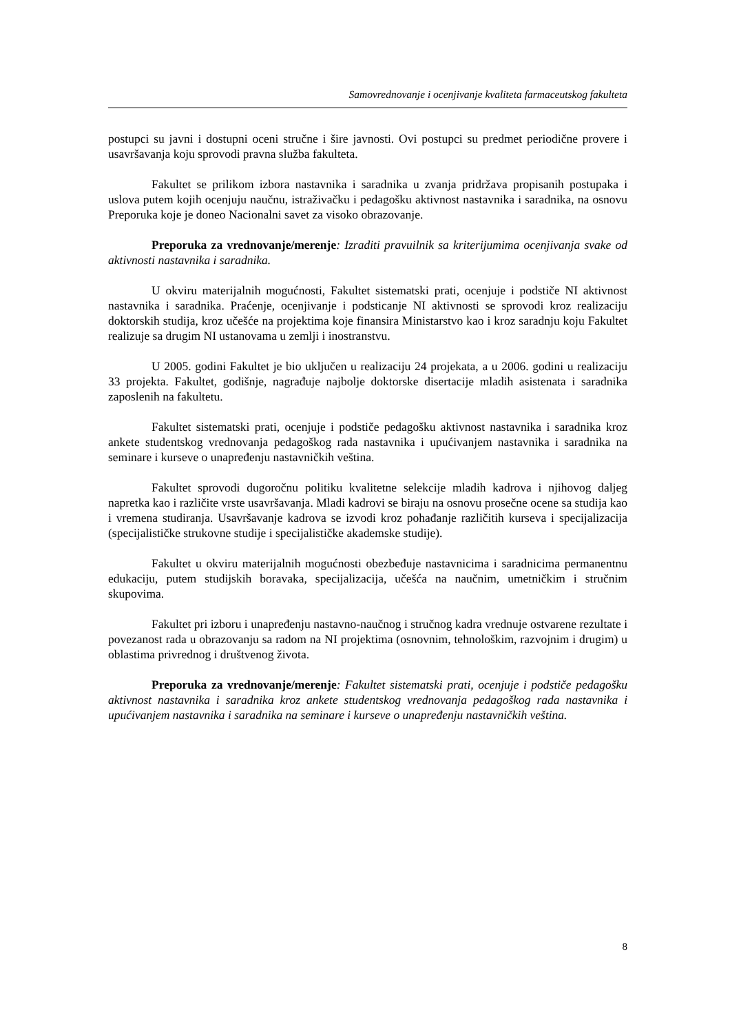Samovrednovanje i ocenjivanje kvaliteta farmaceutskog fakulteta
postupci su javni i dostupni oceni stručne i šire javnosti. Ovi postupci su predmet periodične provere i usavršavanja koju sprovodi pravna služba fakulteta.
Fakultet se prilikom izbora nastavnika i saradnika u zvanja pridržava propisanih postupaka i uslova putem kojih ocenjuju naučnu, istraživačku i pedagošku aktivnost nastavnika i saradnika, na osnovu Preporuka koje je doneo Nacionalni savet za visoko obrazovanje.
Preporuka za vrednovanje/merenje: Izraditi pravuilnik sa kriterijumima ocenjivanja svake od aktivnosti nastavnika i saradnika.
U okviru materijalnih mogućnosti, Fakultet sistematski prati, ocenjuje i podstiče NI aktivnost nastavnika i saradnika. Praćenje, ocenjivanje i podsticanje NI aktivnosti se sprovodi kroz realizaciju doktorskih studija, kroz učešće na projektima koje finansira Ministarstvo kao i kroz saradnju koju Fakultet realizuje sa drugim NI ustanovama u zemlji i inostranstvu.
U 2005. godini Fakultet je bio uključen u realizaciju 24 projekata, a u 2006. godini u realizaciju 33 projekta. Fakultet, godišnje, nagrađuje najbolje doktorske disertacije mladih asistenata i saradnika zaposlenih na fakultetu.
Fakultet sistematski prati, ocenjuje i podstiče pedagošku aktivnost nastavnika i saradnika kroz ankete studentskog vrednovanja pedagoškog rada nastavnika i upućivanjem nastavnika i saradnika na seminare i kurseve o unapređenju nastavničkih veština.
Fakultet sprovodi dugoročnu politiku kvalitetne selekcije mladih kadrova i njihovog daljeg napretka kao i različite vrste usavršavanja. Mladi kadrovi se biraju na osnovu prosečne ocene sa studija kao i vremena studiranja. Usavršavanje kadrova se izvodi kroz pohađanje različitih kurseva i specijalizacija (specijalističke strukovne studije i specijalističke akademske studije).
Fakultet u okviru materijalnih mogućnosti obezbeđuje nastavnicima i saradnicima permanentnu edukaciju, putem studijskih boravaka, specijalizacija, učešća na naučnim, umetničkim i stručnim skupovima.
Fakultet pri izboru i unapređenju nastavno-naučnog i stručnog kadra vrednuje ostvarene rezultate i povezanost rada u obrazovanju sa radom na NI projektima (osnovnim, tehnološkim, razvojnim i drugim) u oblastima privrednog i društvenog života.
Preporuka za vrednovanje/merenje: Fakultet sistematski prati, ocenjuje i podstiče pedagošku aktivnost nastavnika i saradnika kroz ankete studentskog vrednovanja pedagoškog rada nastavnika i upućivanjem nastavnika i saradnika na seminare i kurseve o unapređenju nastavničkih veština.
8